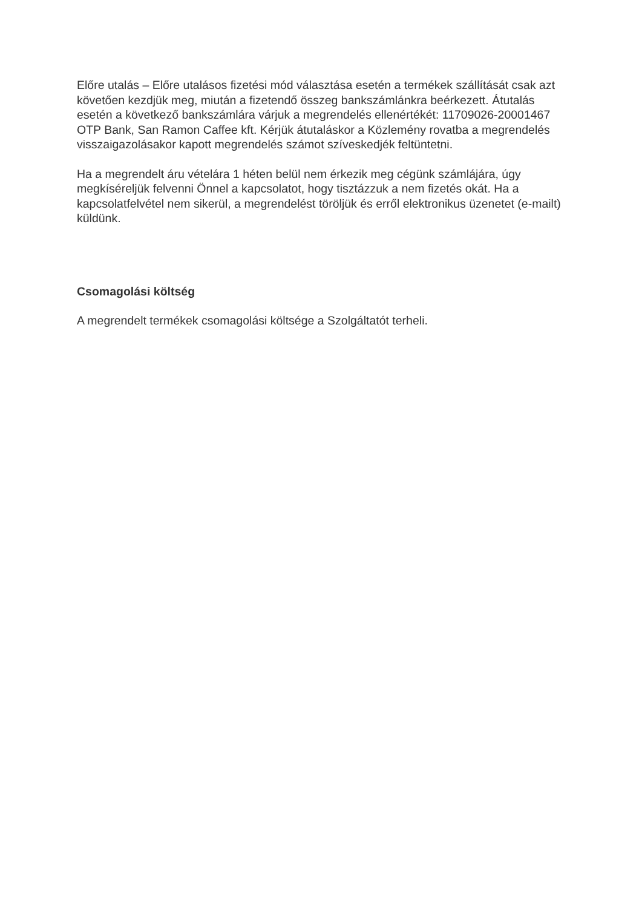Előre utalás – Előre utalásos fizetési mód választása esetén a termékek szállítását csak azt követően kezdjük meg, miután a fizetendő összeg bankszámlánkra beérkezett. Átutalás esetén a következő bankszámlára várjuk a megrendelés ellenértékét: 11709026-20001467 OTP Bank, San Ramon Caffee kft. Kérjük átutaláskor a Közlemény rovatba a megrendelés visszaigazolásakor kapott megrendelés számot szíveskedjék feltüntetni.
Ha a megrendelt áru vételára 1 héten belül nem érkezik meg cégünk számlájára, úgy megkíséreljük felvenni Önnel a kapcsolatot, hogy tisztázzuk a nem fizetés okát. Ha a kapcsolatfelvétel nem sikerül, a megrendelést töröljük és erről elektronikus üzenetet (e-mailt) küldünk.
Csomagolási költség
A megrendelt termékek csomagolási költsége a Szolgáltatót terheli.